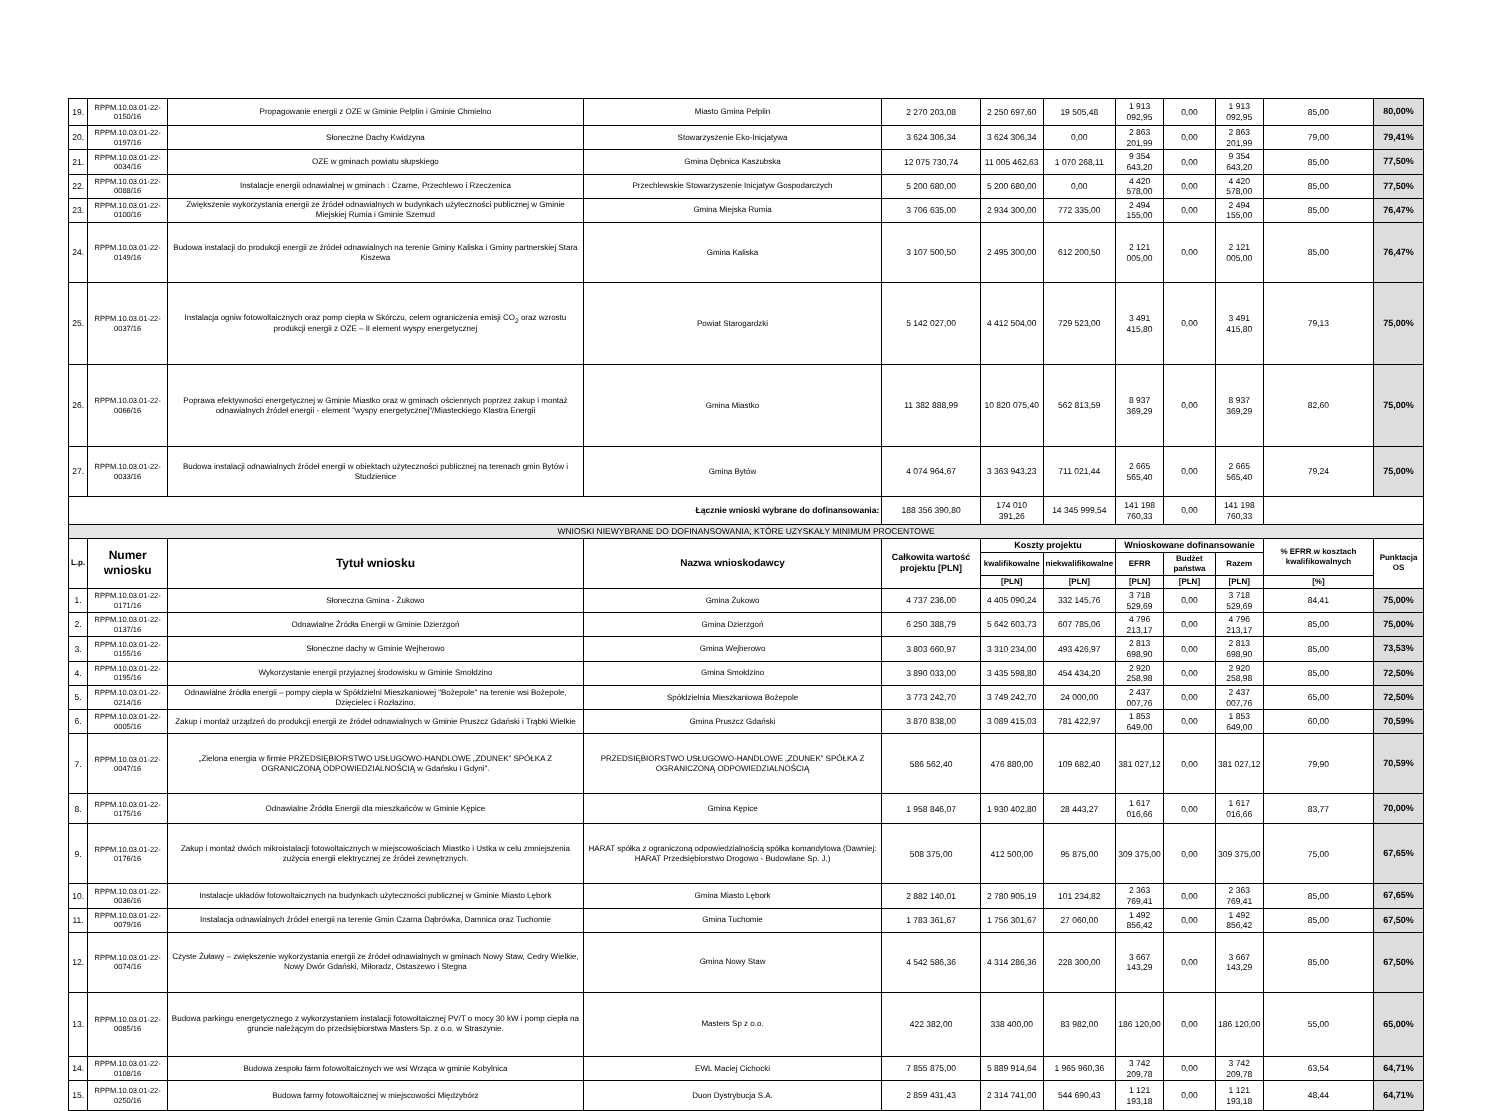| 19. | RPPM.10.03.01-22-0150/16 | Propagowanie energii z OZE w Gminie Pelplin i Gminie Chmielno | Miasto Gmina Pelplin | 2 270 203,08 | 2 250 697,60 | 19 505,48 | 1 913 092,95 | 0,00 | 1 913 092,95 | 85,00 | 80,00% |
| 20. | RPPM.10.03.01-22-0197/16 | Słoneczne Dachy Kwidzyna | Stowarzyszenie Eko-Inicjatywa | 3 624 306,34 | 3 624 306,34 | 0,00 | 2 863 201,99 | 0,00 | 2 863 201,99 | 79,00 | 79,41% |
| 21. | RPPM.10.03.01-22-0034/16 | OZE w gminach powiatu słupskiego | Gmina Dębnica Kaszubska | 12 075 730,74 | 11 005 462,63 | 1 070 268,11 | 9 354 643,20 | 0,00 | 9 354 643,20 | 85,00 | 77,50% |
| 22. | RPPM.10.03.01-22-0088/16 | Instalacje energii odnawialnej w gminach : Czarne, Przechlewo i Rzeczenica | Przechlewskie Stowarzyszenie Inicjatyw Gospodarczych | 5 200 680,00 | 5 200 680,00 | 0,00 | 4 420 578,00 | 0,00 | 4 420 578,00 | 85,00 | 77,50% |
| 23. | RPPM.10.03.01-22-0100/16 | Zwiększenie wykorzystania energii ze źródeł odnawialnych w budynkach użyteczności publicznej w Gminie Miejskiej Rumia i Gminie Szemud | Gmina Miejska Rumia | 3 706 635,00 | 2 934 300,00 | 772 335,00 | 2 494 155,00 | 0,00 | 2 494 155,00 | 85,00 | 76,47% |
| 24. | RPPM.10.03.01-22-0149/16 | Budowa instalacji do produkcji energii ze źródeł odnawialnych na terenie Gminy Kaliska i Gminy partnerskiej Stara Kiszewa | Gmina Kaliska | 3 107 500,50 | 2 495 300,00 | 612 200,50 | 2 121 005,00 | 0,00 | 2 121 005,00 | 85,00 | 76,47% |
| 25. | RPPM.10.03.01-22-0037/16 | Instalacja ogniw fotowoltaicznych oraz pomp ciepła w Skórczu, celem ograniczenia emisji CO<sub>2</sub> oraz wzrostu produkcji energii z OZE – II element wyspy energetycznej | Powiat Starogardzki | 5 142 027,00 | 4 412 504,00 | 729 523,00 | 3 491 415,80 | 0,00 | 3 491 415,80 | 79,13 | 75,00% |
| 26. | RPPM.10.03.01-22-0066/16 | Poprawa efektywności energetycznej w Gminie Miastko oraz w gminach ościennych poprzez zakup i montaż odnawialnych źródeł energii - element "wyspy energetycznej"/Miasteckiego Klastra Energii | Gmina Miastko | 11 382 888,99 | 10 820 075,40 | 562 813,59 | 8 937 369,29 | 0,00 | 8 937 369,29 | 82,60 | 75,00% |
| 27. | RPPM.10.03.01-22-0033/16 | Budowa instalacji odnawialnych źródeł energii w obiektach użyteczności publicznej na terenach gmin Bytów i Studzienice | Gmina Bytów | 4 074 964,67 | 3 363 943,23 | 711 021,44 | 2 665 565,40 | 0,00 | 2 665 565,40 | 79,24 | 75,00% |
| Łącznie wnioski wybrane do dofinansowania: | | | | 188 356 390,80 | 174 010 391,26 | 14 345 999,54 | 141 198 760,33 | 0,00 | 141 198 760,33 | | |
| WNIOSKI NIEWYBRANE DO DOFINANSOWANIA, KTÓRE UZYSKAŁY MINIMUM PROCENTOWE | | | | | | | | | | | |
| L.p. | Numer wniosku | Tytuł wniosku | Nazwa wnioskodawcy | Całkowita wartość projektu [PLN] | Koszty projektu | | Wnioskowane dofinansowanie | | | % EFRR w kosztach kwalifikowalnych | Punktacja OS |
| | | | | | kwalifikowalne | niekwalifikowalne | EFRR | Budżet państwa | Razem | | |
| | | | | | [PLN] | [PLN] | [PLN] | [PLN] | [PLN] | [%] | |
| 1. | RPPM.10.03.01-22-0171/16 | Słoneczna Gmina - Żukowo | Gmina Żukowo | 4 737 236,00 | 4 405 090,24 | 332 145,76 | 3 718 529,69 | 0,00 | 3 718 529,69 | 84,41 | 75,00% |
| 2. | RPPM.10.03.01-22-0137/16 | Odnawialne Źródła Energii w Gminie Dzierzgoń | Gmina Dzierzgoń | 6 250 388,79 | 5 642 603,73 | 607 785,06 | 4 796 213,17 | 0,00 | 4 796 213,17 | 85,00 | 75,00% |
| 3. | RPPM.10.03.01-22-0155/16 | Słoneczne dachy w Gminie Wejherowo | Gmina Wejherowo | 3 803 660,97 | 3 310 234,00 | 493 426,97 | 2 813 698,90 | 0,00 | 2 813 698,90 | 85,00 | 73,53% |
| 4. | RPPM.10.03.01-22-0195/16 | Wykorzystanie energii przyjaznej środowisku w Gminie Smołdzino | Gmina Smołdzino | 3 890 033,00 | 3 435 598,80 | 454 434,20 | 2 920 258,98 | 0,00 | 2 920 258,98 | 85,00 | 72,50% |
| 5. | RPPM.10.03.01-22-0214/16 | Odnawialne źródła energii – pompy ciepła w Spółdzielni Mieszkaniowej "Bożepole" na terenie wsi Bożepole, Dzięcielec i Rozłazino. | Spółdzielnia Mieszkaniowa Bożepole | 3 773 242,70 | 3 749 242,70 | 24 000,00 | 2 437 007,76 | 0,00 | 2 437 007,76 | 65,00 | 72,50% |
| 6. | RPPM.10.03.01-22-0005/16 | Zakup i montaż urządzeń do produkcji energii ze źródeł odnawialnych w Gminie Pruszcz Gdański i Trąbki Wielkie | Gmina Pruszcz Gdański | 3 870 838,00 | 3 089 415,03 | 781 422,97 | 1 853 649,00 | 0,00 | 1 853 649,00 | 60,00 | 70,59% |
| 7. | RPPM.10.03.01-22-0047/16 | „Zielona energia w firmie PRZEDSIĘBIORSTWO USŁUGOWO-HANDLOWE „ZDUNEK” SPÓŁKA Z OGRANICZONĄ ODPOWIEDZIALNOŚCIĄ w Gdańsku i Gdyni". | PRZEDSIĘBIORSTWO USŁUGOWO-HANDLOWE „ZDUNEK” SPÓŁKA Z OGRANICZONĄ ODPOWIEDZIALNOŚCIĄ | 586 562,40 | 476 880,00 | 109 682,40 | 381 027,12 | 0,00 | 381 027,12 | 79,90 | 70,59% |
| 8. | RPPM.10.03.01-22-0175/16 | Odnawialne Źródła Energii dla mieszkańców w Gminie Kępice | Gmina Kępice | 1 958 846,07 | 1 930 402,80 | 28 443,27 | 1 617 016,66 | 0,00 | 1 617 016,66 | 83,77 | 70,00% |
| 9. | RPPM.10.03.01-22-0176/16 | Zakup i montaż dwóch mikroistalacji fotowoltaicznych w miejscowościach Miastko i Ustka w celu zmniejszenia zużycia energii elektrycznej ze źródeł zewnętrznych. | HARAT spółka z ograniczoną odpowiedzialnością spółka komandytowa (Dawniej: HARAT Przedsiębiorstwo Drogowo - Budowlane Sp. J.) | 508 375,00 | 412 500,00 | 95 875,00 | 309 375,00 | 0,00 | 309 375,00 | 75,00 | 67,65% |
| 10. | RPPM.10.03.01-22-0036/16 | Instalacje układów fotowoltaicznych na budynkach użyteczności publicznej w Gminie Miasto Lębork | Gmina Miasto Lębork | 2 882 140,01 | 2 780 905,19 | 101 234,82 | 2 363 769,41 | 0,00 | 2 363 769,41 | 85,00 | 67,65% |
| 11. | RPPM.10.03.01-22-0079/16 | Instalacja odnawialnych źródeł energii na terenie Gmin Czarna Dąbrówka, Damnica oraz Tuchomie | Gmina Tuchomie | 1 783 361,67 | 1 756 301,67 | 27 060,00 | 1 492 856,42 | 0,00 | 1 492 856,42 | 85,00 | 67,50% |
| 12. | RPPM.10.03.01-22-0074/16 | Czyste Żuławy – zwiększenie wykorzystania energii ze źródeł odnawialnych w gminach Nowy Staw, Cedry Wielkie, Nowy Dwór Gdański, Miłoradz, Ostaszewo i Stegna | Gmina Nowy Staw | 4 542 586,36 | 4 314 286,36 | 228 300,00 | 3 667 143,29 | 0,00 | 3 667 143,29 | 85,00 | 67,50% |
| 13. | RPPM.10.03.01-22-0085/16 | Budowa parkingu energetycznego z wykorzystaniem instalacji fotowoltaicznej PV/T o mocy 30 kW i pomp ciepła na gruncie należącym do przedsiębiorstwa Masters Sp. z o.o. w Straszynie. | Masters Sp z o.o. | 422 382,00 | 338 400,00 | 83 982,00 | 186 120,00 | 0,00 | 186 120,00 | 55,00 | 65,00% |
| 14. | RPPM.10.03.01-22-0108/16 | Budowa zespołu farm fotowoltaicznych we wsi Wrząca w gminie Kobylnica | EWL Maciej Cichocki | 7 855 875,00 | 5 889 914,64 | 1 965 960,36 | 3 742 209,78 | 0,00 | 3 742 209,78 | 63,54 | 64,71% |
| 15. | RPPM.10.03.01-22-0250/16 | Budowa farmy fotowoltaicznej w miejscowości Międzybórz | Duon Dystrybucja S.A. | 2 859 431,43 | 2 314 741,00 | 544 690,43 | 1 121 193,18 | 0,00 | 1 121 193,18 | 48,44 | 64,71% |